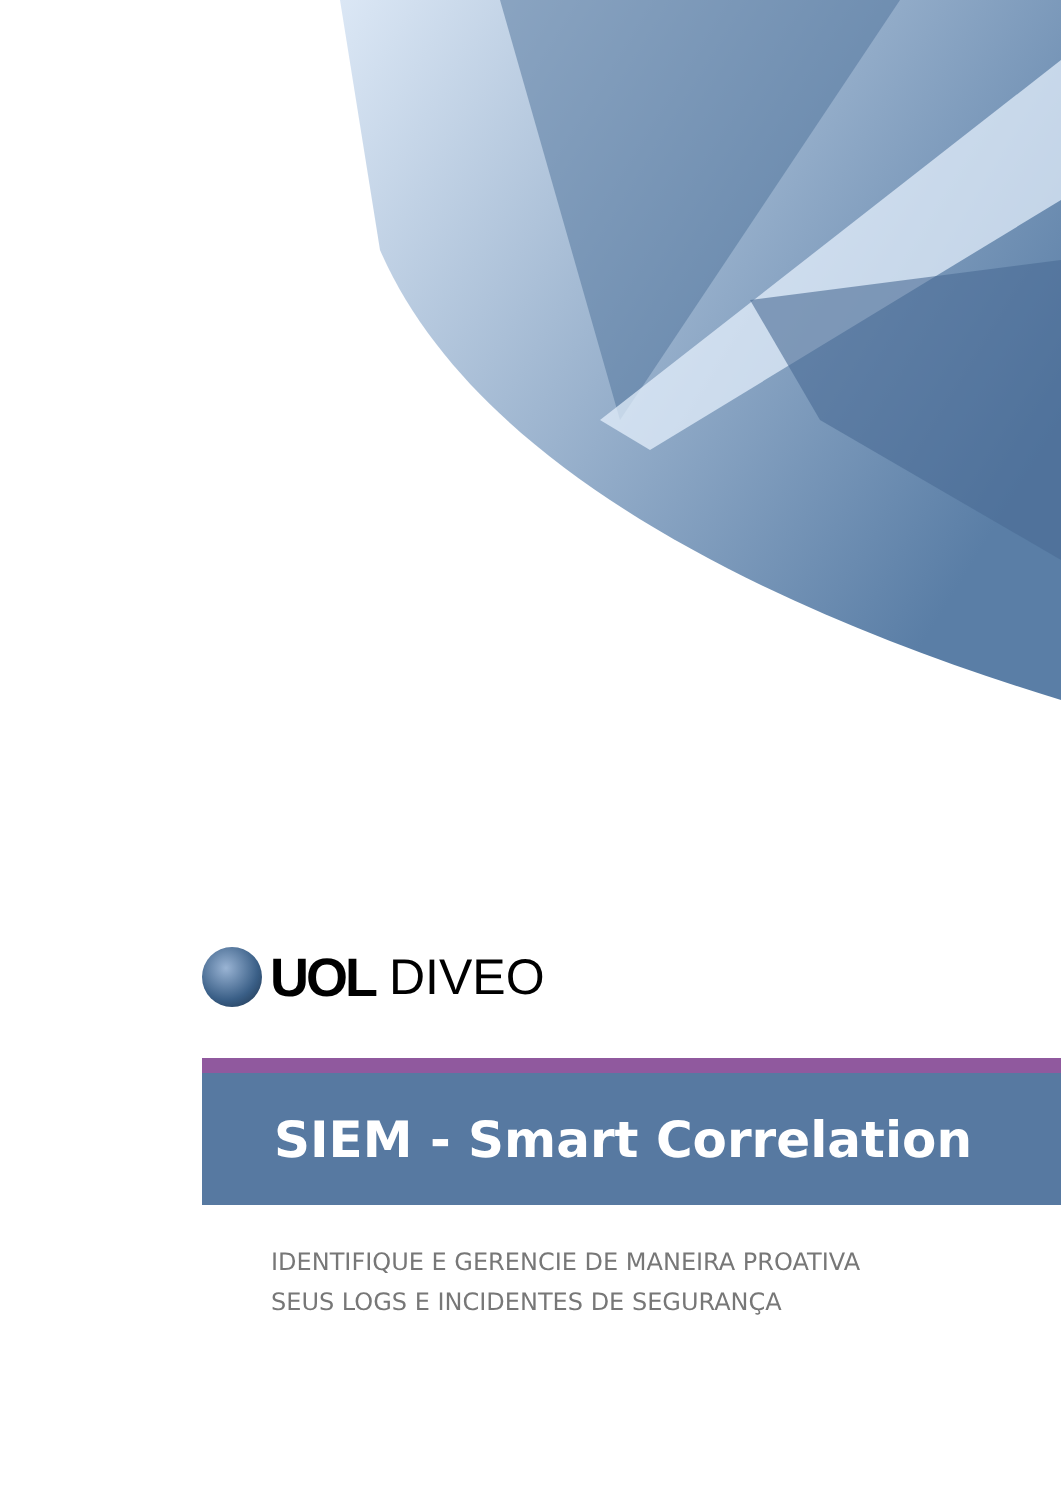UOL DIVEO
SIEM - Smart Correlation
IDENTIFIQUE E GERENCIE DE MANEIRA PROATIVA
SEUS LOGS E INCIDENTES DE SEGURANÇA